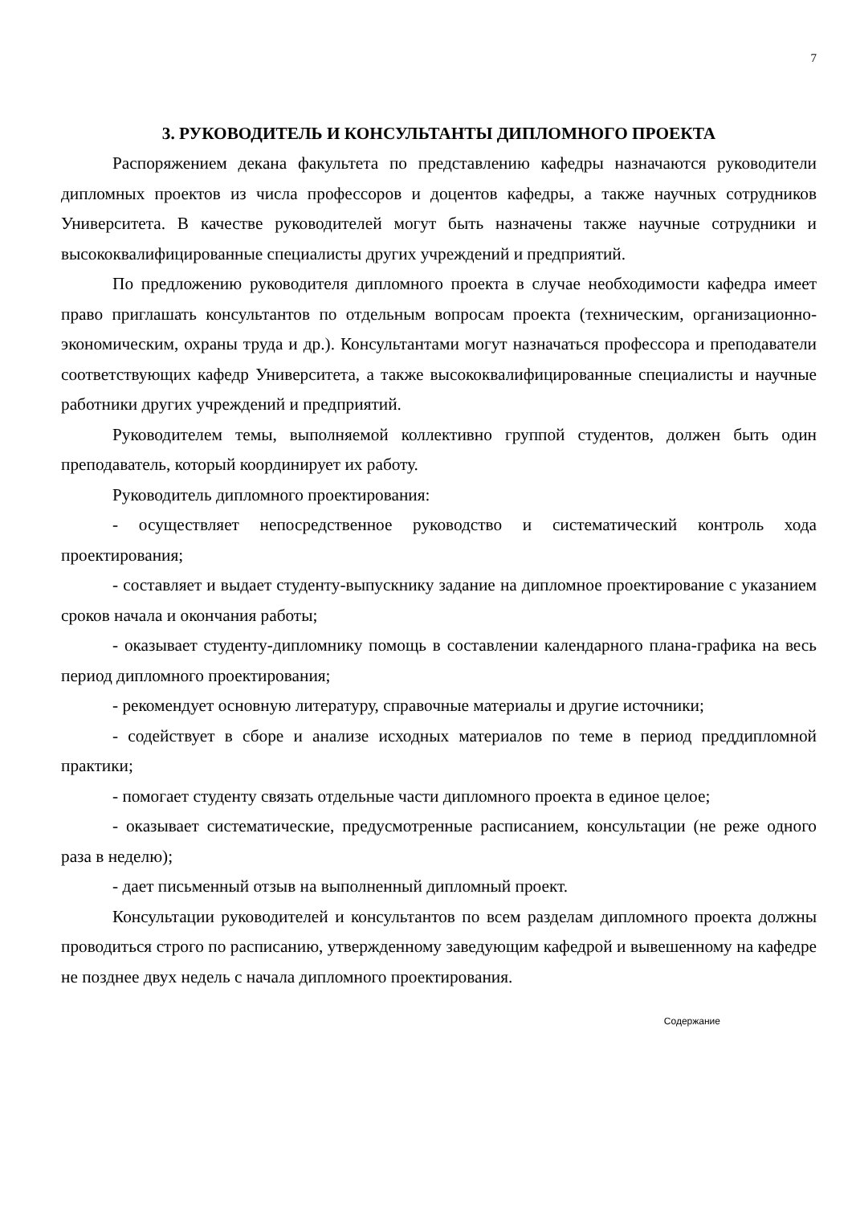7
3. РУКОВОДИТЕЛЬ И КОНСУЛЬТАНТЫ ДИПЛОМНОГО ПРОЕКТА
Распоряжением декана факультета по представлению кафедры назначаются руководители дипломных проектов из числа профессоров и доцентов кафедры, а также научных сотрудников Университета. В качестве руководителей могут быть назначены также научные сотрудники и высококвалифицированные специалисты других учреждений и предприятий.
По предложению руководителя дипломного проекта в случае необходимости кафедра имеет право приглашать консультантов по отдельным вопросам проекта (техническим, организационно-экономическим, охраны труда и др.). Консультантами могут назначаться профессора и преподаватели соответствующих кафедр Университета, а также высококвалифицированные специалисты и научные работники других учреждений и предприятий.
Руководителем темы, выполняемой коллективно группой студентов, должен быть один преподаватель, который координирует их работу.
Руководитель дипломного проектирования:
- осуществляет непосредственное руководство и систематический контроль хода проектирования;
- составляет и выдает студенту-выпускнику задание на дипломное проектирование с указанием сроков начала и окончания работы;
- оказывает студенту-дипломнику помощь в составлении календарного плана-графика на весь период дипломного проектирования;
- рекомендует основную литературу, справочные материалы и другие источники;
- содействует в сборе и анализе исходных материалов по теме в период преддипломной практики;
- помогает студенту связать отдельные части дипломного проекта в единое целое;
- оказывает систематические, предусмотренные расписанием, консультации (не реже одного раза в неделю);
- дает письменный отзыв на выполненный дипломный проект.
Консультации руководителей и консультантов по всем разделам дипломного проекта должны проводиться строго по расписанию, утвержденному заведующим кафедрой и вывешенному на кафедре не позднее двух недель с начала дипломного проектирования.
Содержание